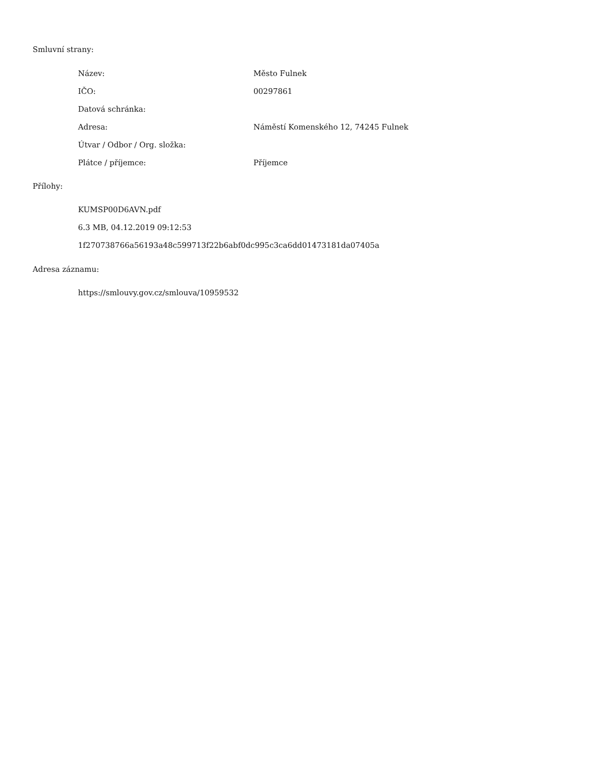Smluvní strany:
| Název: | Město Fulnek |
| IČO: | 00297861 |
| Datová schránka: | |
| Adresa: | Náměstí Komenského 12, 74245 Fulnek |
| Útvar / Odbor / Org. složka: | |
| Plátce / příjemce: | Příjemce |
Přílohy:
KUMSP00D6AVN.pdf
6.3 MB, 04.12.2019 09:12:53
1f270738766a56193a48c599713f22b6abf0dc995c3ca6dd01473181da07405a
Adresa záznamu:
https://smlouvy.gov.cz/smlouva/10959532